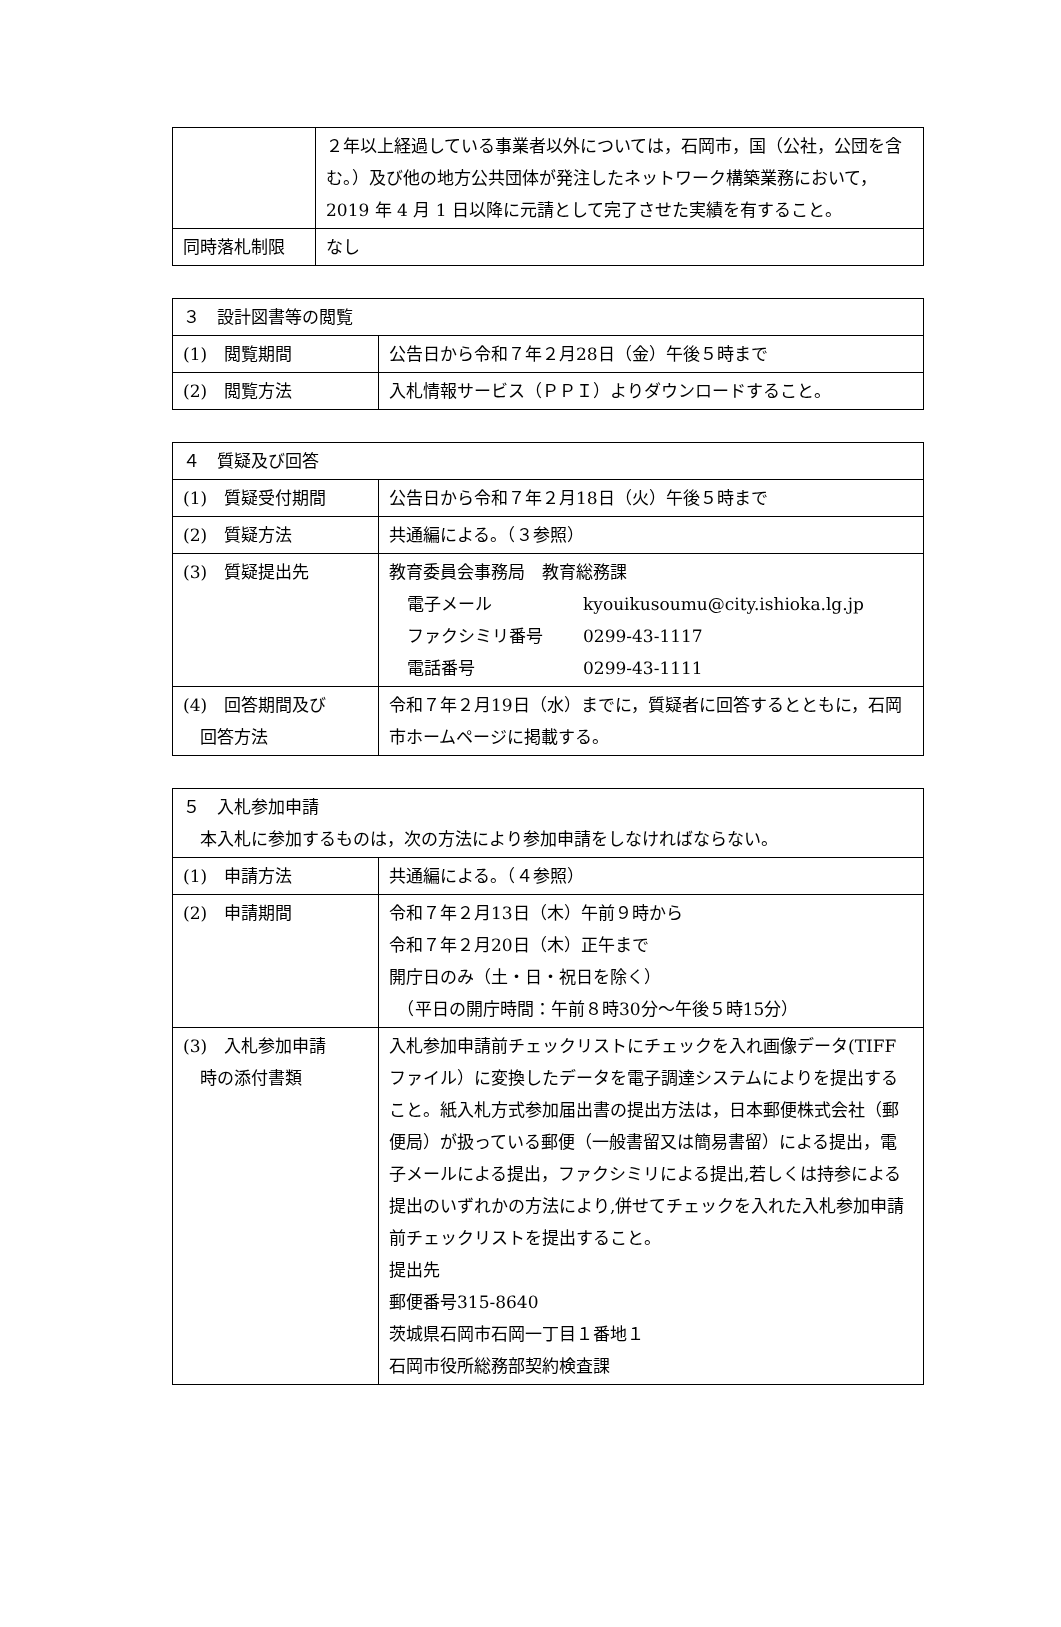| | ２年以上経過している事業者以外については，石岡市，国（公社，公団を含む。）及び他の地方公共団体が発注したネットワーク構築業務において，2019 年 4 月 1 日以降に元請として完了させた実績を有すること。 |
| 同時落札制限 | なし |
| ３ 設計図書等の閲覧 | |
| (1) 閲覧期間 | 公告日から令和７年２月28日（金）午後５時まで |
| (2) 閲覧方法 | 入札情報サービス（ＰＰＩ）よりダウンロードすること。 |
| ４ 質疑及び回答 | |
| (1) 質疑受付期間 | 公告日から令和７年２月18日（火）午後５時まで |
| (2) 質疑方法 | 共通編による。（３参照） |
| (3) 質疑提出先 | 教育委員会事務局 教育総務課 電子メール kyouikusoumu@city.ishioka.lg.jp ファクシミリ番号 0299-43-1117 電話番号 0299-43-1111 |
| (4) 回答期間及び 回答方法 | 令和７年２月19日（水）までに，質疑者に回答するとともに，石岡市ホームページに掲載する。 |
| ５ 入札参加申請 本入札に参加するものは，次の方法により参加申請をしなければならない。 | |
| (1) 申請方法 | 共通編による。（４参照） |
| (2) 申請期間 | 令和７年２月13日（木）午前９時から 令和７年２月20日（木）正午まで 開庁日のみ（土・日・祝日を除く） （平日の開庁時間：午前８時30分～午後５時15分） |
| (3) 入札参加申請 時の添付書類 | 入札参加申請前チェックリストにチェックを入れ画像データ(TIFFファイル）に変換したデータを電子調達システムによりを提出すること。紙入札方式参加届出書の提出方法は，日本郵便株式会社（郵便局）が扱っている郵便（一般書留又は簡易書留）による提出，電子メールによる提出，ファクシミリによる提出,若しくは持参による提出のいずれかの方法により,併せてチェックを入れた入札参加申請前チェックリストを提出すること。 提出先 郵便番号315-8640 茨城県石岡市石岡一丁目１番地１ 石岡市役所総務部契約検査課 |